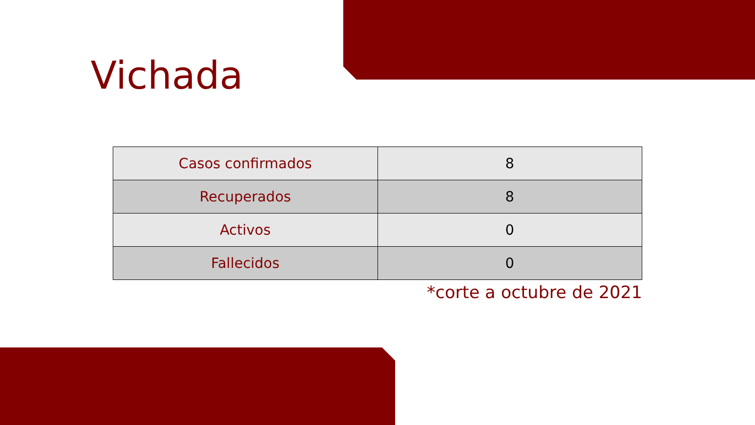Vichada
| Casos confirmados | 8 |
| Recuperados | 8 |
| Activos | 0 |
| Fallecidos | 0 |
*corte a octubre de 2021